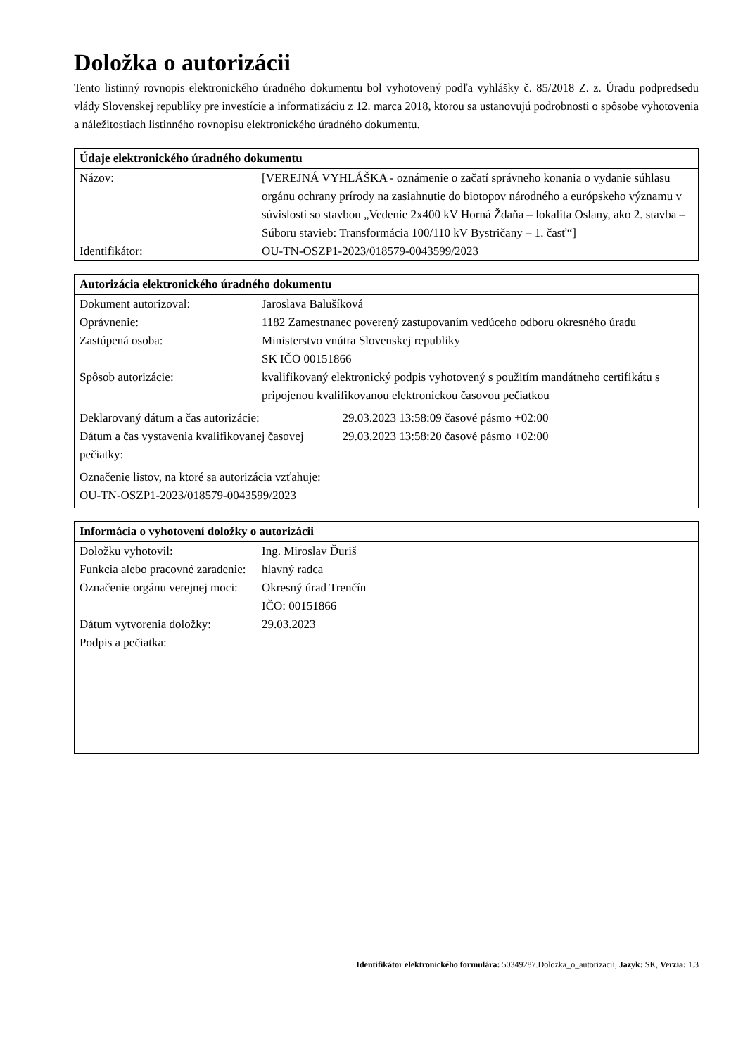Doložka o autorizácii
Tento listinný rovnopis elektronického úradného dokumentu bol vyhotovený podľa vyhlášky č. 85/2018 Z. z. Úradu podpredsedu vlády Slovenskej republiky pre investície a informatizáciu z 12. marca 2018, ktorou sa ustanovujú podrobnosti o spôsobe vyhotovenia a náležitostiach listinného rovnopisu elektronického úradného dokumentu.
| Údaje elektronického úradného dokumentu | |
| --- | --- |
| Názov: | [VEREJNÁ VYHLÁŠKA - oznámenie o začatí správneho konania o vydanie súhlasu orgánu ochrany prírody na zasiahnutie do biotopov národného a európskeho významu v súvislosti so stavbou „Vedenie 2x400 kV Horná Ždaňa – lokalita Oslany, ako 2. stavba – Súboru stavieb: Transformácia 100/110 kV Bystričany – 1. časť“] |
| Identifikátor: | OU-TN-OSZP1-2023/018579-0043599/2023 |
| Autorizácia elektronického úradného dokumentu | | |
| --- | --- | --- |
| Dokument autorizoval: | Jaroslava Balušíková | |
| Oprávnenie: | 1182 Zamestnanec poverený zastupovaním vedúceho odboru okresného úradu | |
| Zastúpená osoba: | Ministerstvo vnútra Slovenskej republiky SK IČO 00151866 | |
| Spôsob autorizácie: | kvalifikovaný elektronický podpis vyhotovený s použitím mandátneho certifikátu s pripojenou kvalifikovanou elektronickou časovou pečiatkou | |
| Deklarovaný dátum a čas autorizácie: | | 29.03.2023 13:58:09 časové pásmo +02:00 |
| Dátum a čas vystavenia kvalifikovanej časovej pečiatky: | | 29.03.2023 13:58:20 časové pásmo +02:00 |
| Označenie listov, na ktoré sa autorizácia vzťahuje: OU-TN-OSZP1-2023/018579-0043599/2023 | | |
| Informácia o vyhotovení doložky o autorizácii | |
| --- | --- |
| Doložku vyhotovil: | Ing. Miroslav Ďuriš |
| Funkcia alebo pracovné zaradenie: | hlavný radca |
| Označenie orgánu verejnej moci: | Okresný úrad Trenčín IČO: 00151866 |
| Dátum vytvorenia doložky: | 29.03.2023 |
| Podpis a pečiatka: | |
Identifikátor elektronického formulára: 50349287.Dolozka_o_autorizacii, Jazyk: SK, Verzia: 1.3